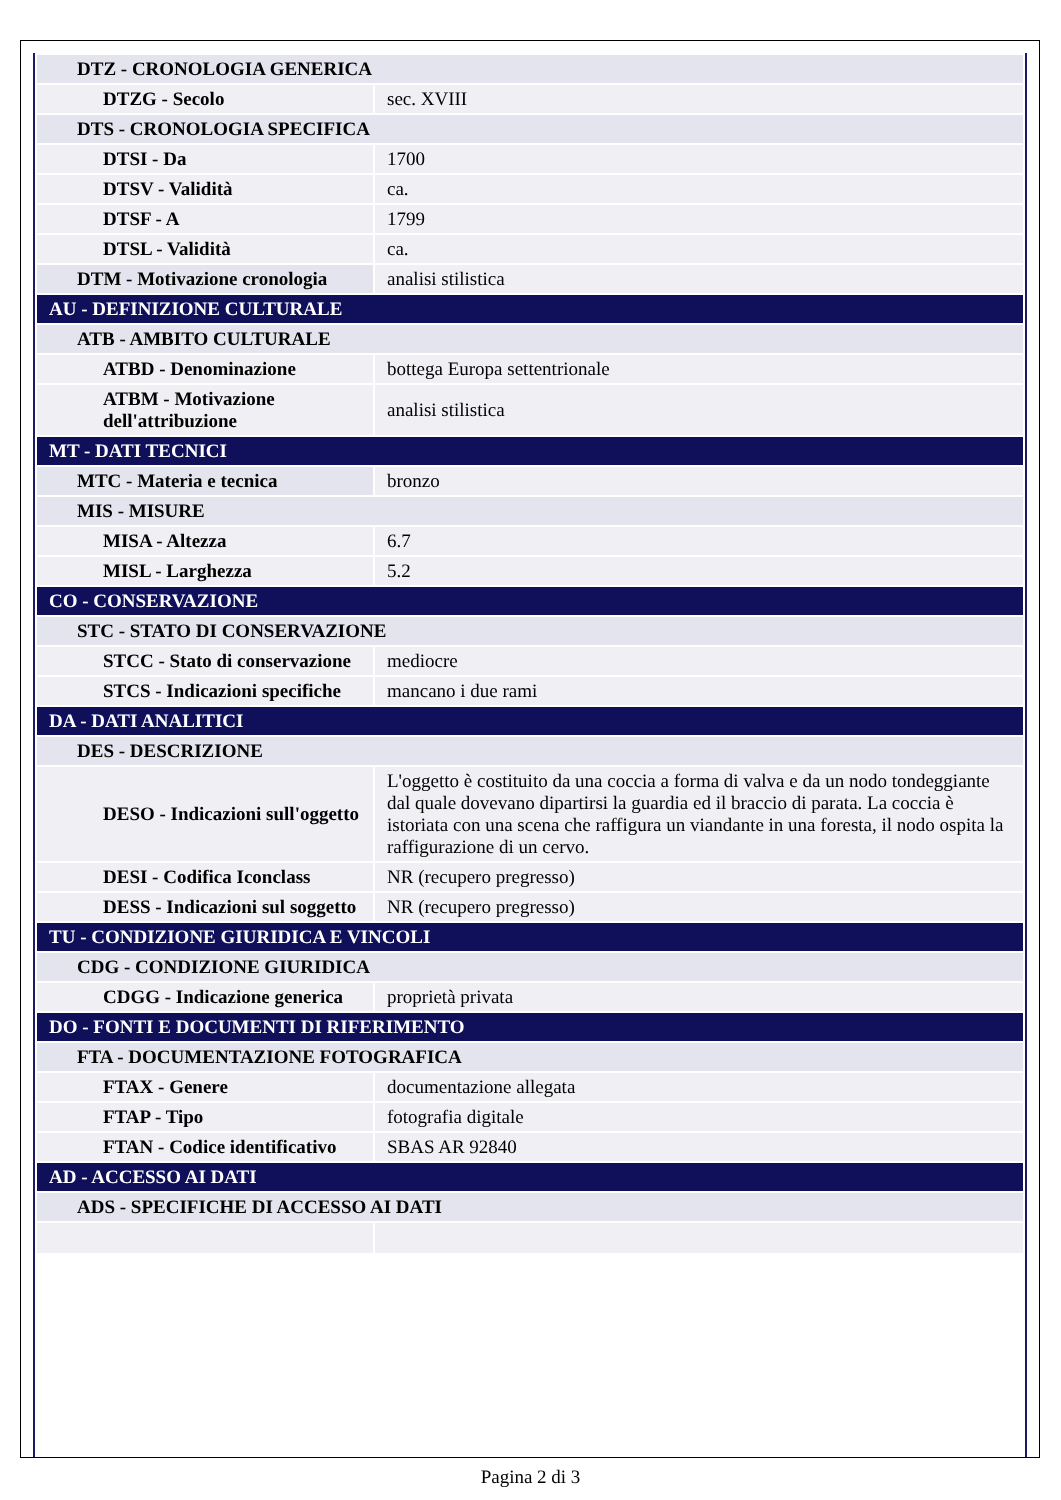| DTZ - CRONOLOGIA GENERICA | |
| DTZG - Secolo | sec. XVIII |
| DTS - CRONOLOGIA SPECIFICA | |
| DTSI - Da | 1700 |
| DTSV - Validità | ca. |
| DTSF - A | 1799 |
| DTSL - Validità | ca. |
| DTM - Motivazione cronologia | analisi stilistica |
| AU - DEFINIZIONE CULTURALE | |
| ATB - AMBITO CULTURALE | |
| ATBD - Denominazione | bottega Europa settentrionale |
| ATBM - Motivazione dell'attribuzione | analisi stilistica |
| MT - DATI TECNICI | |
| MTC - Materia e tecnica | bronzo |
| MIS - MISURE | |
| MISA - Altezza | 6.7 |
| MISL - Larghezza | 5.2 |
| CO - CONSERVAZIONE | |
| STC - STATO DI CONSERVAZIONE | |
| STCC - Stato di conservazione | mediocre |
| STCS - Indicazioni specifiche | mancano i due rami |
| DA - DATI ANALITICI | |
| DES - DESCRIZIONE | |
| DESO - Indicazioni sull'oggetto | L'oggetto è costituito da una coccia a forma di valva e da un nodo tondeggiante dal quale dovevano dipartirsi la guardia ed il braccio di parata. La coccia è istoriata con una scena che raffigura un viandante in una foresta, il nodo ospita la raffigurazione di un cervo. |
| DESI - Codifica Iconclass | NR (recupero pregresso) |
| DESS - Indicazioni sul soggetto | NR (recupero pregresso) |
| TU - CONDIZIONE GIURIDICA E VINCOLI | |
| CDG - CONDIZIONE GIURIDICA | |
| CDGG - Indicazione generica | proprietà privata |
| DO - FONTI E DOCUMENTI DI RIFERIMENTO | |
| FTA - DOCUMENTAZIONE FOTOGRAFICA | |
| FTAX - Genere | documentazione allegata |
| FTAP - Tipo | fotografia digitale |
| FTAN - Codice identificativo | SBAS AR 92840 |
| AD - ACCESSO AI DATI | |
| ADS - SPECIFICHE DI ACCESSO AI DATI | |
Pagina 2 di 3